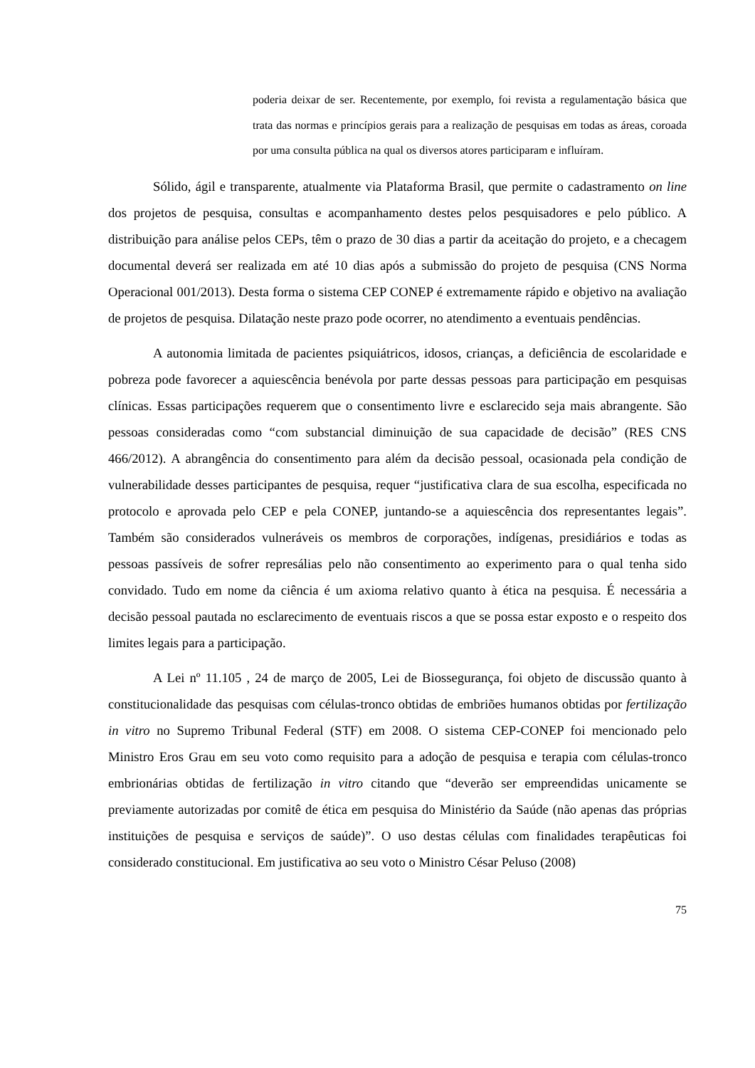poderia deixar de ser. Recentemente, por exemplo, foi revista a regulamentação básica que trata das normas e princípios gerais para a realização de pesquisas em todas as áreas, coroada por uma consulta pública na qual os diversos atores participaram e influíram.
Sólido, ágil e transparente, atualmente via Plataforma Brasil, que permite o cadastramento on line dos projetos de pesquisa, consultas e acompanhamento destes pelos pesquisadores e pelo público. A distribuição para análise pelos CEPs, têm o prazo de 30 dias a partir da aceitação do projeto, e a checagem documental deverá ser realizada em até 10 dias após a submissão do projeto de pesquisa (CNS Norma Operacional 001/2013). Desta forma o sistema CEP CONEP é extremamente rápido e objetivo na avaliação de projetos de pesquisa. Dilatação neste prazo pode ocorrer, no atendimento a eventuais pendências.
A autonomia limitada de pacientes psiquiátricos, idosos, crianças, a deficiência de escolaridade e pobreza pode favorecer a aquiescência benévola por parte dessas pessoas para participação em pesquisas clínicas. Essas participações requerem que o consentimento livre e esclarecido seja mais abrangente. São pessoas consideradas como “com substancial diminuição de sua capacidade de decisão” (RES CNS 466/2012). A abrangência do consentimento para além da decisão pessoal, ocasionada pela condição de vulnerabilidade desses participantes de pesquisa, requer “justificativa clara de sua escolha, especificada no protocolo e aprovada pelo CEP e pela CONEP, juntando-se a aquiescência dos representantes legais”. Também são considerados vulneráveis os membros de corporações, indígenas, presidiários e todas as pessoas passíveis de sofrer represálias pelo não consentimento ao experimento para o qual tenha sido convidado. Tudo em nome da ciência é um axioma relativo quanto à ética na pesquisa. É necessária a decisão pessoal pautada no esclarecimento de eventuais riscos a que se possa estar exposto e o respeito dos limites legais para a participação.
A Lei nº 11.105 , 24 de março de 2005, Lei de Biossegurança, foi objeto de discussão quanto à constitucionalidade das pesquisas com células-tronco obtidas de embriões humanos obtidas por fertilização in vitro no Supremo Tribunal Federal (STF) em 2008. O sistema CEP-CONEP foi mencionado pelo Ministro Eros Grau em seu voto como requisito para a adoção de pesquisa e terapia com células-tronco embrionárias obtidas de fertilização in vitro citando que “deverão ser empreendidas unicamente se previamente autorizadas por comitê de ética em pesquisa do Ministério da Saúde (não apenas das próprias instituições de pesquisa e serviços de saúde)”. O uso destas células com finalidades terapêuticas foi considerado constitucional. Em justificativa ao seu voto o Ministro César Peluso (2008)
75